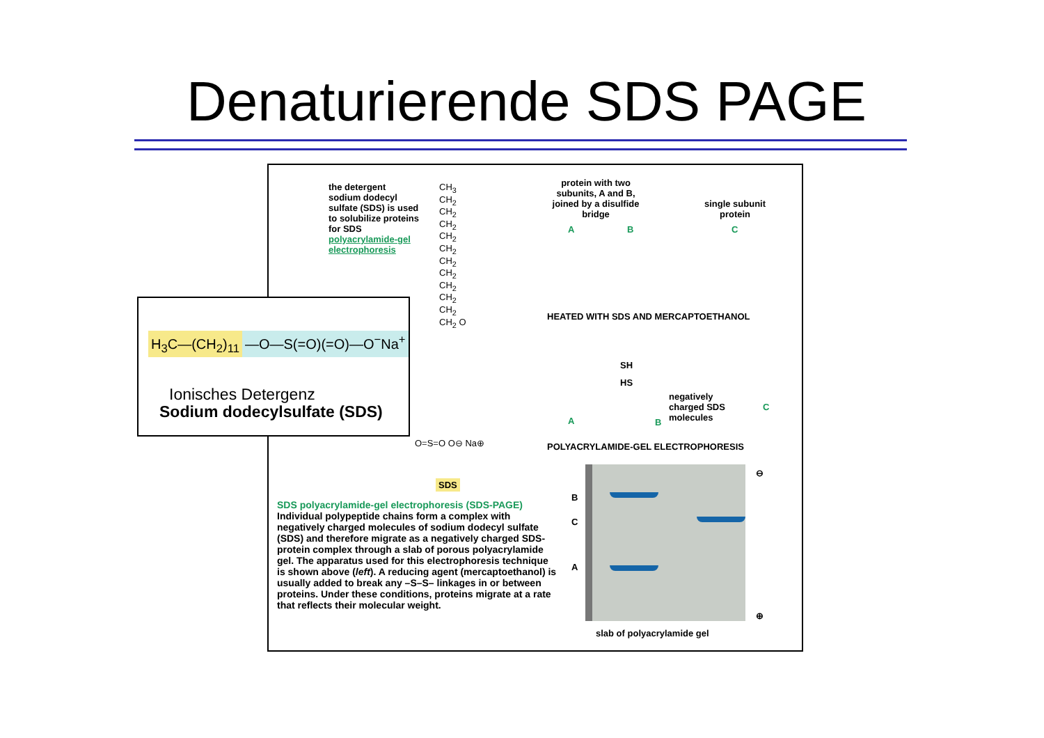Denaturierende SDS PAGE
the detergent sodium dodecyl sulfate (SDS) is used to solubilize proteins for SDS polyacrylamide-gel electrophoresis
CH<sub>3</sub> CH<sub>2</sub> CH<sub>2</sub> CH<sub>2</sub> CH<sub>2</sub> CH<sub>2</sub> CH<sub>2</sub> CH<sub>2</sub> CH<sub>2</sub> CH<sub>2</sub> CH<sub>2</sub> CH<sub>2</sub> O
O=S=O O⊖ Na⊕
SDS
protein with two subunits, A and B, joined by a disulfide bridge
single subunit protein
A B C
HEATED WITH SDS AND MERCAPTOETHANOL
SH
HS
negatively charged SDS molecules
A B
C
POLYACRYLAMIDE-GEL ELECTROPHORESIS
B
C
A
⊖
⊕
slab of polyacrylamide gel
SDS polyacrylamide-gel electrophoresis (SDS-PAGE) Individual polypeptide chains form a complex with negatively charged molecules of sodium dodecyl sulfate (SDS) and therefore migrate as a negatively charged SDS-protein complex through a slab of porous polyacrylamide gel. The apparatus used for this electrophoresis technique is shown above (left). A reducing agent (mercaptoethanol) is usually added to break any –S–S– linkages in or between proteins. Under these conditions, proteins migrate at a rate that reflects their molecular weight.
H<sub>3</sub>C—(CH<sub>2</sub>)<sub>11</sub> —O—S(=O)(=O)—O<sup>−</sup>Na<sup>+</sup>
Ionisches Detergenz
Sodium dodecylsulfate (SDS)